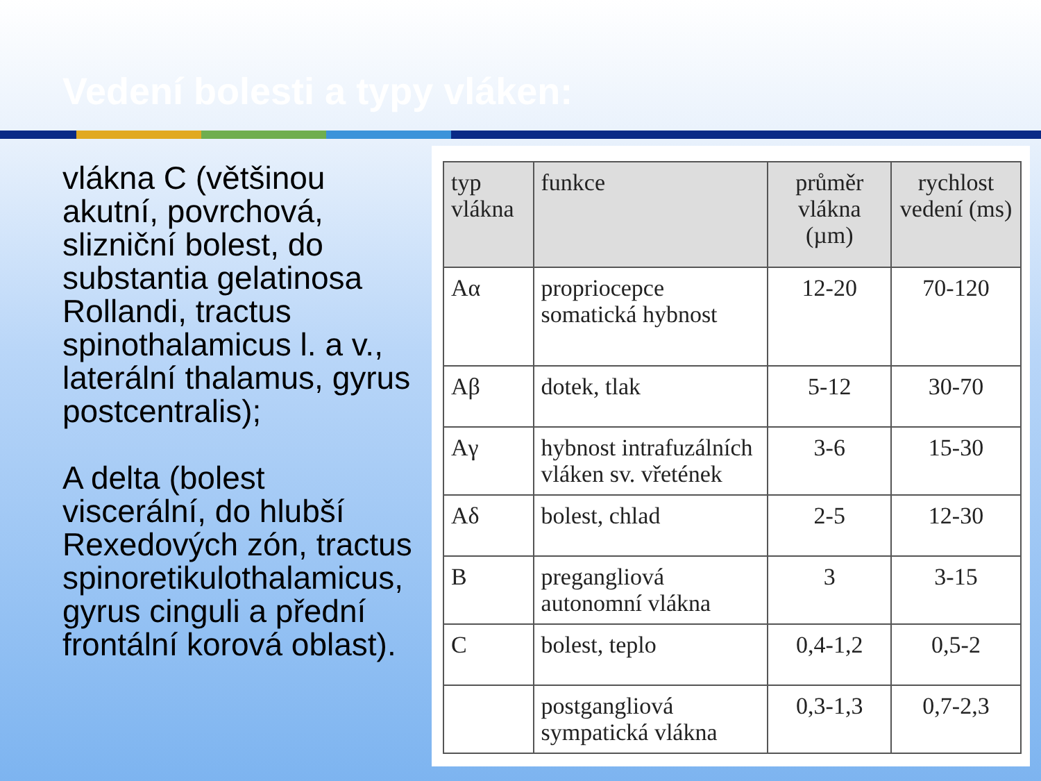Vedení bolesti a typy vláken:
vlákna C (většinou
akutní, povrchová,
slizniční bolest, do
substantia gelatinosa
Rollandi, tractus
spinothalamicus l. a v.,
laterální thalamus, gyrus
postcentralis);
A delta (bolest
viscerální, do hlubší
Rexedových zón, tractus
spinoretikulothalamicus,
gyrus cinguli a přední
frontální korová oblast).
| typ vlákna | funkce | průměr vlákna (µm) | rychlost vedení (ms) |
| --- | --- | --- | --- |
| Aα | propriocepce somatická hybnost | 12-20 | 70-120 |
| Aβ | dotek, tlak | 5-12 | 30-70 |
| Aγ | hybnost intrafuzálních vláken sv. vřetének | 3-6 | 15-30 |
| Aδ | bolest, chlad | 2-5 | 12-30 |
| B | pregangliová autonomní vlákna | 3 | 3-15 |
| C | bolest, teplo | 0,4-1,2 | 0,5-2 |
| | postgangliová sympatická vlákna | 0,3-1,3 | 0,7-2,3 |